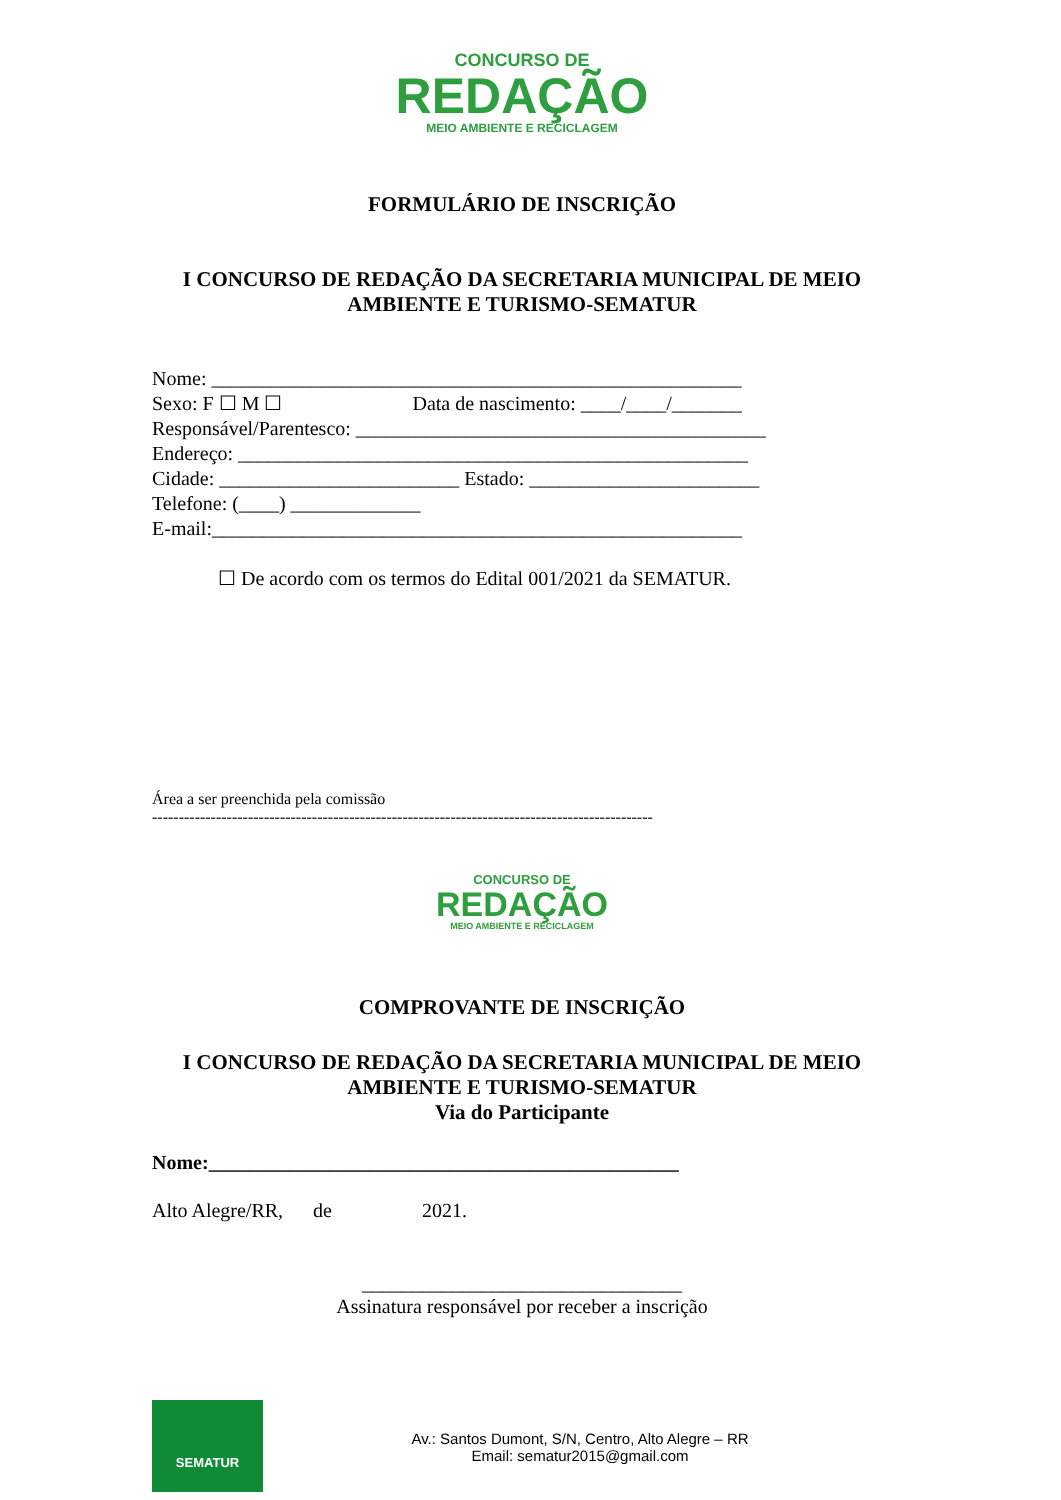CONCURSO DE
REDAÇÃO
MEIO AMBIENTE E RECICLAGEM
FORMULÁRIO DE INSCRIÇÃO
I CONCURSO DE REDAÇÃO DA SECRETARIA MUNICIPAL DE MEIO AMBIENTE E TURISMO-SEMATUR
Nome: _____________________________________________________ Sexo: F ☐ M ☐ Data de nascimento: ____/____/_______ Responsável/Parentesco: _________________________________________ Endereço: ___________________________________________________ Cidade: ________________________ Estado: _______________________ Telefone: (____) _____________ E-mail:_____________________________________________________
☐ De acordo com os termos do Edital 001/2021 da SEMATUR.
Área a ser preenchida pela comissão
----------------------------------------------------------------------------------------------
CONCURSO DE
REDAÇÃO
MEIO AMBIENTE E RECICLAGEM
COMPROVANTE DE INSCRIÇÃO
I CONCURSO DE REDAÇÃO DA SECRETARIA MUNICIPAL DE MEIO AMBIENTE E TURISMO-SEMATUR
Via do Participante
Nome:_______________________________________________
Alto Alegre/RR, de 2021.
________________________________
Assinatura responsável por receber a inscrição
SEMATUR
Av.: Santos Dumont, S/N, Centro, Alto Alegre – RR
Email: sematur2015@gmail.com